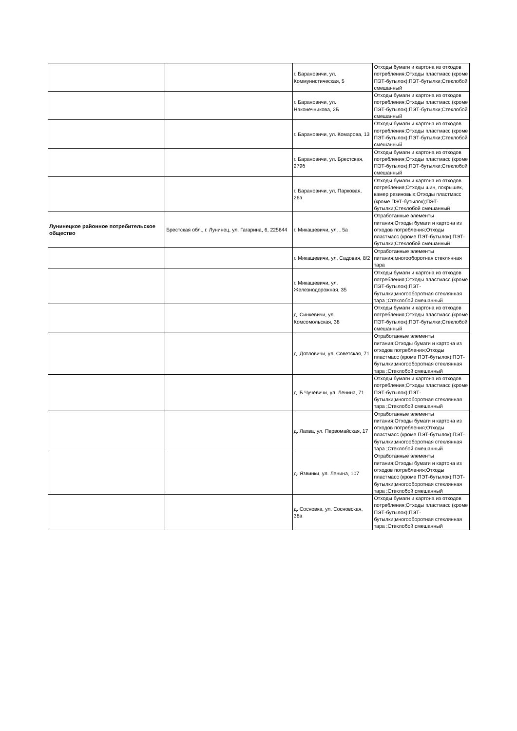| | | г. Барановичи, ул. Коммунистическая, 5 | Отходы бумаги и картона из отходов потребления;Отходы пластмасс (кроме ПЭТ-бутылок);ПЭТ-бутылки;Стеклобой смешанный |
| | | г. Барановичи, ул. Наконечникова, 2Б | Отходы бумаги и картона из отходов потребления;Отходы пластмасс (кроме ПЭТ-бутылок);ПЭТ-бутылки;Стеклобой смешанный |
| | | г. Барановичи, ул. Комарова, 13 | Отходы бумаги и картона из отходов потребления;Отходы пластмасс (кроме ПЭТ-бутылок);ПЭТ-бутылки;Стеклобой смешанный |
| | | г. Барановичи, ул. Брестская, 279б | Отходы бумаги и картона из отходов потребления;Отходы пластмасс (кроме ПЭТ-бутылок);ПЭТ-бутылки;Стеклобой смешанный |
| | | г. Барановичи, ул. Парковая, 26а | Отходы бумаги и картона из отходов потребления;Отходы шин, покрышек, камер резиновых;Отходы пластмасс (кроме ПЭТ-бутылок);ПЭТ-бутылки;Стеклобой смешанный |
| Лунинецкое районное потребительское общество | Брестская обл., г. Лунинец, ул. Гагарина, 6, 225644 | г. Микашевичи, ул. , 5а | Отработанные элементы питания;Отходы бумаги и картона из отходов потребления;Отходы пластмасс (кроме ПЭТ-бутылок);ПЭТ-бутылки;Стеклобой смешанный |
| | | г. Микашевичи, ул. Садовая, 8/2 | Отработанные элементы питания;многооборотная стеклянная тара |
| | | г. Микашевичи, ул. Железнодорожная, 35 | Отходы бумаги и картона из отходов потребления;Отходы пластмасс (кроме ПЭТ-бутылок);ПЭТ-бутылки;многооборотная стеклянная тара ;Стеклобой смешанный |
| | | д. Синкевичи, ул. Комсомольская, 38 | Отходы бумаги и картона из отходов потребления;Отходы пластмасс (кроме ПЭТ-бутылок);ПЭТ-бутылки;Стеклобой смешанный |
| | | д. Дятловичи, ул. Советская, 71 | Отработанные элементы питания;Отходы бумаги и картона из отходов потребления;Отходы пластмасс (кроме ПЭТ-бутылок);ПЭТ-бутылки;многооборотная стеклянная тара ;Стеклобой смешанный |
| | | д. Б.Чучевичи, ул. Ленина, 71 | Отходы бумаги и картона из отходов потребления;Отходы пластмасс (кроме ПЭТ-бутылок);ПЭТ-бутылки;многооборотная стеклянная тара ;Стеклобой смешанный |
| | | д. Лахва, ул. Первомайская, 17 | Отработанные элементы питания;Отходы бумаги и картона из отходов потребления;Отходы пластмасс (кроме ПЭТ-бутылок);ПЭТ-бутылки;многооборотная стеклянная тара ;Стеклобой смешанный |
| | | д. Язвинки, ул. Ленина, 107 | Отработанные элементы питания;Отходы бумаги и картона из отходов потребления;Отходы пластмасс (кроме ПЭТ-бутылок);ПЭТ-бутылки;многооборотная стеклянная тара ;Стеклобой смешанный |
| | | д. Сосновка, ул. Сосновская, 38а | Отходы бумаги и картона из отходов потребления;Отходы пластмасс (кроме ПЭТ-бутылок);ПЭТ-бутылки;многооборотная стеклянная тара ;Стеклобой смешанный |